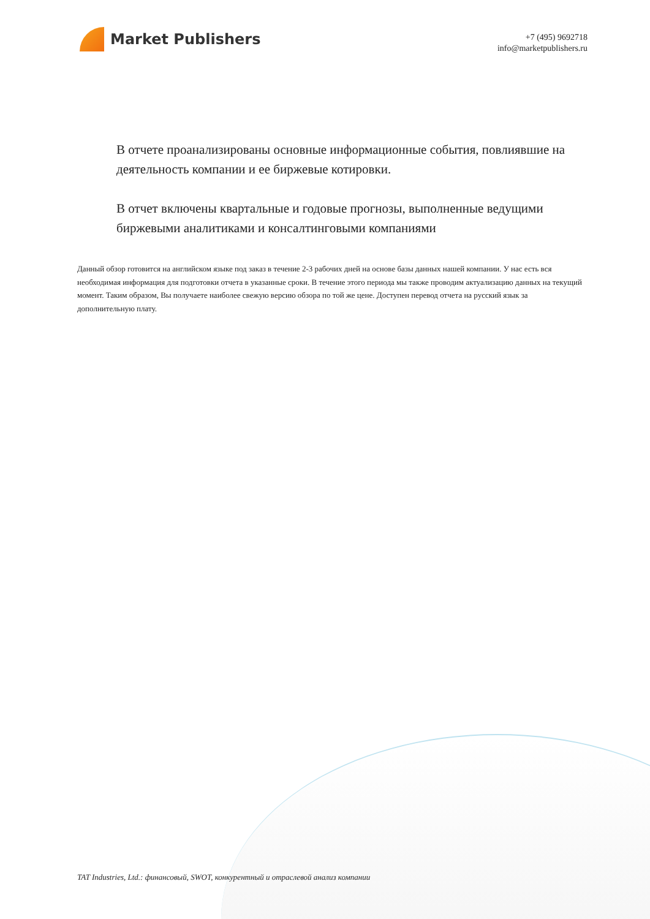Market Publishers
+7 (495) 9692718
info@marketpublishers.ru
В отчете проанализированы основные информационные события, повлиявшие на деятельность компании и ее биржевые котировки.
В отчет включены квартальные и годовые прогнозы, выполненные ведущими биржевыми аналитиками и консалтинговыми компаниями
Данный обзор готовится на английском языке под заказ в течение 2-3 рабочих дней на основе базы данных нашей компании. У нас есть вся необходимая информация для подготовки отчета в указанные сроки. В течение этого периода мы также проводим актуализацию данных на текущий момент. Таким образом, Вы получаете наиболее свежую версию обзора по той же цене. Доступен перевод отчета на русский язык за дополнительную плату.
TAT Industries, Ltd.: финансовый, SWOT, конкурентный и отраслевой анализ компании